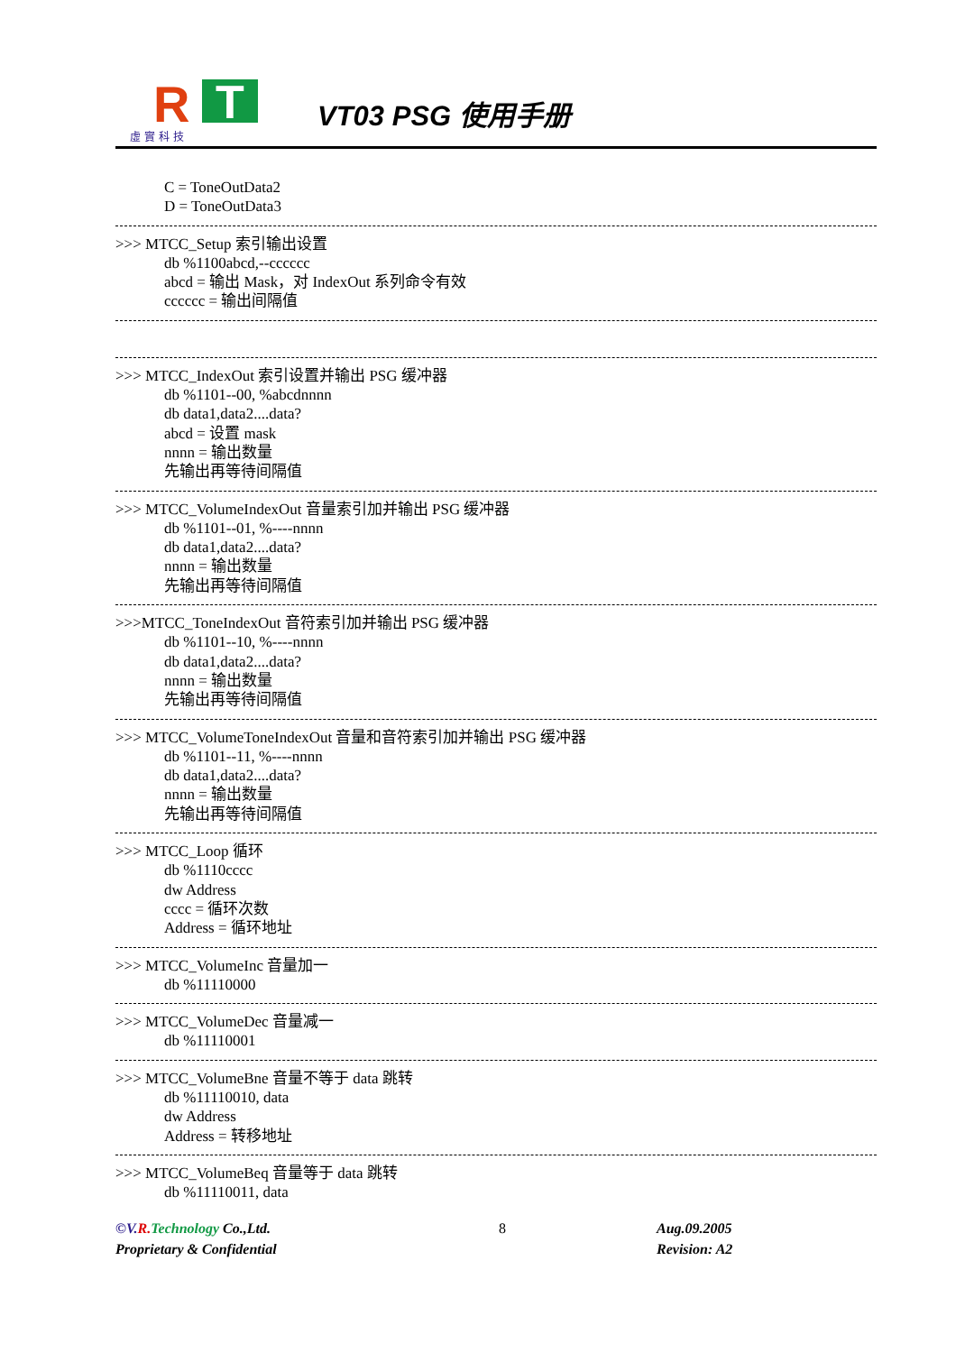R T 虛實科技
VT03 PSG 使用手册
C = ToneOutData2
D = ToneOutData3
>>> MTCC_Setup 索引输出设置
db %1100abcd,--cccccc
abcd = 输出 Mask，对 IndexOut 系列命令有效
cccccc = 输出间隔值
>>> MTCC_IndexOut 索引设置并输出 PSG 缓冲器
db %1101--00, %abcdnnnn
db data1,data2....data?
abcd = 设置 mask
nnnn = 输出数量
先输出再等待间隔值
>>> MTCC_VolumeIndexOut 音量索引加并输出 PSG 缓冲器
db %1101--01, %----nnnn
db data1,data2....data?
nnnn = 输出数量
先输出再等待间隔值
>>>MTCC_ToneIndexOut 音符索引加并输出 PSG 缓冲器
db %1101--10, %----nnnn
db data1,data2....data?
nnnn = 输出数量
先输出再等待间隔值
>>> MTCC_VolumeToneIndexOut 音量和音符索引加并输出 PSG 缓冲器
db %1101--11, %----nnnn
db data1,data2....data?
nnnn = 输出数量
先输出再等待间隔值
>>> MTCC_Loop 循环
db %1110cccc
dw Address
cccc = 循环次数
Address = 循环地址
>>> MTCC_VolumeInc 音量加一
db %11110000
>>> MTCC_VolumeDec 音量减一
db %11110001
>>> MTCC_VolumeBne 音量不等于 data 跳转
db %11110010, data
dw Address
Address = 转移地址
>>> MTCC_VolumeBeq 音量等于 data 跳转
db %11110011, data
©V. R. Technology Co.,Ltd.
Proprietary & Confidential
8 Aug.09.2005
Revision: A2